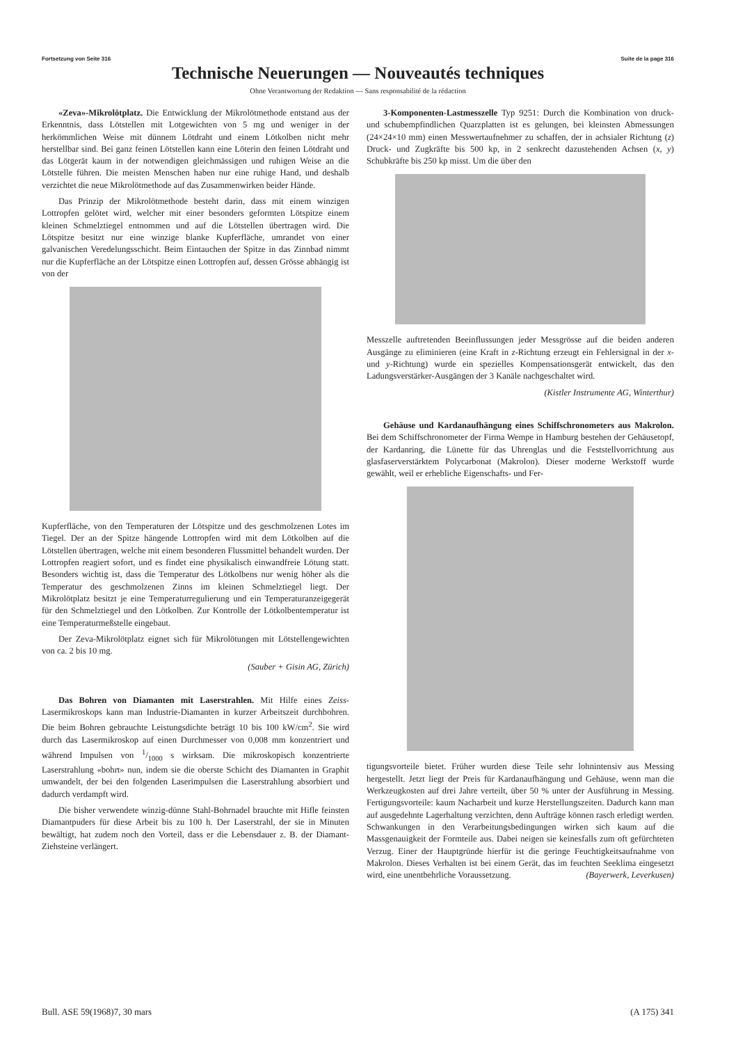Fortsetzung von Seite 316 Suite de la page 316
Technische Neuerungen — Nouveautés techniques
Ohne Verantwortung der Redaktion — Sans responsabilité de la rédaction
«Zeva»-Mikrolötplatz. Die Entwicklung der Mikrolötmethode entstand aus der Erkenntnis, dass Lötstellen mit Lotgewichten von 5 mg und weniger in der herkömmlichen Weise mit dünnem Lötdraht und einem Lötkolben nicht mehr herstellbar sind. Bei ganz feinen Lötstellen kann eine Löterin den feinen Lötdraht und das Lötgerät kaum in der notwendigen gleichmässigen und ruhigen Weise an die Lötstelle führen. Die meisten Menschen haben nur eine ruhige Hand, und deshalb verzichtet die neue Mikrolötmethode auf das Zusammenwirken beider Hände.
Das Prinzip der Mikrolötmethode besteht darin, dass mit einem winzigen Lottropfen gelötet wird, welcher mit einer besonders geformten Lötspitze einem kleinen Schmelztiegel entnommen und auf die Lötstellen übertragen wird. Die Lötspitze besitzt nur eine winzige blanke Kupferfläche, umrandet von einer galvanischen Veredelungsschicht. Beim Eintauchen der Spitze in das Zinnbad nimmt nur die Kupferfläche an der Lötspitze einen Lottropfen auf, dessen Grösse abhängig ist von der
Kupferfläche, von den Temperaturen der Lötspitze und des geschmolzenen Lotes im Tiegel. Der an der Spitze hängende Lottropfen wird mit dem Lötkolben auf die Lötstellen übertragen, welche mit einem besonderen Flussmittel behandelt wurden. Der Lottropfen reagiert sofort, und es findet eine physikalisch einwandfreie Lötung statt. Besonders wichtig ist, dass die Temperatur des Lötkolbens nur wenig höher als die Temperatur des geschmolzenen Zinns im kleinen Schmelztiegel liegt. Der Mikrolötplatz besitzt je eine Temperaturregulierung und ein Temperaturanzeigegerät für den Schmelztiegel und den Lötkolben. Zur Kontrolle der Lötkolbentemperatur ist eine Temperaturmeßstelle eingebaut.
Der Zeva-Mikrolötplatz eignet sich für Mikrolötungen mit Lötstellengewichten von ca. 2 bis 10 mg.
(Sauber + Gisin AG, Zürich)
Das Bohren von Diamanten mit Laserstrahlen. Mit Hilfe eines Zeiss-Lasermikroskops kann man Industrie-Diamanten in kurzer Arbeitszeit durchbohren. Die beim Bohren gebrauchte Leistungsdichte beträgt 10 bis 100 kW/cm<sup>2</sup>. Sie wird durch das Lasermikroskop auf einen Durchmesser von 0,008 mm konzentriert und während Impulsen von 1/1000 s wirksam. Die mikroskopisch konzentrierte Laserstrahlung «bohrt» nun, indem sie die oberste Schicht des Diamanten in Graphit umwandelt, der bei den folgenden Laserimpulsen die Laserstrahlung absorbiert und dadurch verdampft wird.
Die bisher verwendete winzig-dünne Stahl-Bohrnadel brauchte mit Hifle feinsten Diamantpuders für diese Arbeit bis zu 100 h. Der Laserstrahl, der sie in Minuten bewältigt, hat zudem noch den Vorteil, dass er die Lebensdauer z. B. der Diamant-Ziehsteine verlängert.
3-Komponenten-Lastmesszelle Typ 9251: Durch die Kombination von druck- und schubempfindlichen Quarzplatten ist es gelungen, bei kleinsten Abmessungen (24×24×10 mm) einen Messwertaufnehmer zu schaffen, der in achsialer Richtung (z) Druck- und Zugkräfte bis 500 kp, in 2 senkrecht dazustehenden Achsen (x, y) Schubkräfte bis 250 kp misst. Um die über den
Messzelle auftretenden Beeinflussungen jeder Messgrösse auf die beiden anderen Ausgänge zu eliminieren (eine Kraft in z-Richtung erzeugt ein Fehlersignal in der x- und y-Richtung) wurde ein spezielles Kompensationsgerät entwickelt, das den Ladungsverstärker-Ausgängen der 3 Kanäle nachgeschaltet wird.
(Kistler Instrumente AG, Winterthur)
Gehäuse und Kardanaufhängung eines Schiffschronometers aus Makrolon. Bei dem Schiffschronometer der Firma Wempe in Hamburg bestehen der Gehäusetopf, der Kardanring, die Lünette für das Uhrenglas und die Feststellvorrichtung aus glasfaserverstärktem Polycarbonat (Makrolon). Dieser moderne Werkstoff wurde gewählt, weil er erhebliche Eigenschafts- und Fer-
tigungsvorteile bietet. Früher wurden diese Teile sehr lohnintensiv aus Messing hergestellt. Jetzt liegt der Preis für Kardanaufhängung und Gehäuse, wenn man die Werkzeugkosten auf drei Jahre verteilt, über 50 % unter der Ausführung in Messing. Fertigungsvorteile: kaum Nacharbeit und kurze Herstellungszeiten. Dadurch kann man auf ausgedehnte Lagerhaltung verzichten, denn Aufträge können rasch erledigt werden. Schwankungen in den Verarbeitungsbedingungen wirken sich kaum auf die Massgenauigkeit der Formteile aus. Dabei neigen sie keinesfalls zum oft gefürchteten Verzug. Einer der Hauptgründe hierfür ist die geringe Feuchtigkeitsaufnahme von Makrolon. Dieses Verhalten ist bei einem Gerät, das im feuchten Seeklima eingesetzt wird, eine unentbehrliche Voraussetzung. (Bayerwerk, Leverkusen)
Bull. ASE 59(1968)7, 30 mars (A 175) 341